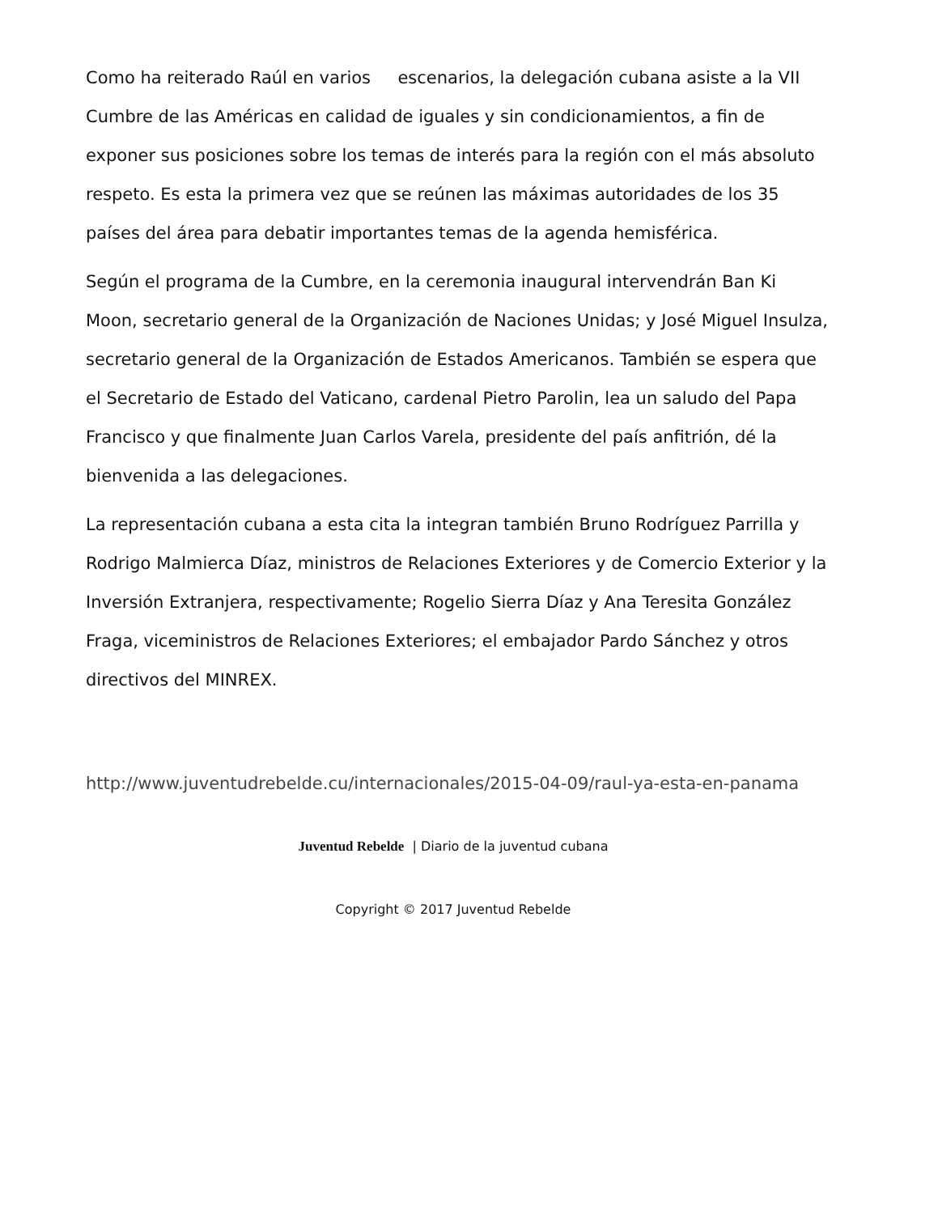Como ha reiterado Raúl en varios escenarios, la delegación cubana asiste a la VII Cumbre de las Américas en calidad de iguales y sin condicionamientos, a fin de exponer sus posiciones sobre los temas de interés para la región con el más absoluto respeto. Es esta la primera vez que se reúnen las máximas autoridades de los 35 países del área para debatir importantes temas de la agenda hemisférica.
Según el programa de la Cumbre, en la ceremonia inaugural intervendrán Ban Ki Moon, secretario general de la Organización de Naciones Unidas; y José Miguel Insulza, secretario general de la Organización de Estados Americanos. También se espera que el Secretario de Estado del Vaticano, cardenal Pietro Parolin, lea un saludo del Papa Francisco y que finalmente Juan Carlos Varela, presidente del país anfitrión, dé la bienvenida a las delegaciones.
La representación cubana a esta cita la integran también Bruno Rodríguez Parrilla y Rodrigo Malmierca Díaz, ministros de Relaciones Exteriores y de Comercio Exterior y la Inversión Extranjera, respectivamente; Rogelio Sierra Díaz y Ana Teresita González Fraga, viceministros de Relaciones Exteriores; el embajador Pardo Sánchez y otros directivos del MINREX.
http://www.juventudrebelde.cu/internacionales/2015-04-09/raul-ya-esta-en-panama
Juventud Rebelde | Diario de la juventud cubana
Copyright © 2017 Juventud Rebelde